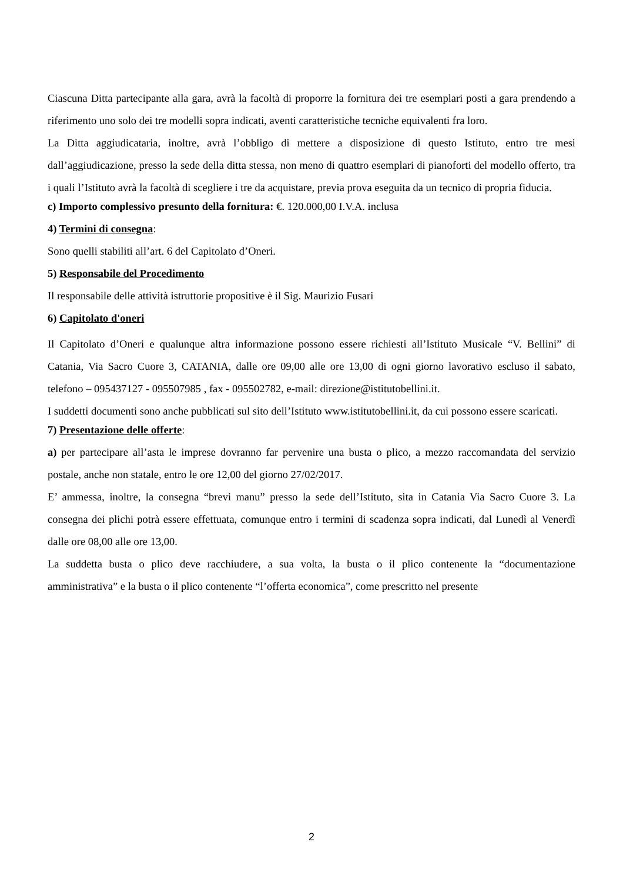Ciascuna Ditta partecipante alla gara, avrà la facoltà di proporre la fornitura dei tre esemplari posti a gara prendendo a riferimento uno solo dei tre modelli sopra indicati, aventi caratteristiche tecniche equivalenti fra loro.
La Ditta aggiudicataria, inoltre, avrà l’obbligo di mettere a disposizione di questo Istituto, entro tre mesi dall’aggiudicazione, presso la sede della ditta stessa, non meno di quattro esemplari di pianoforti del modello offerto, tra i quali l’Istituto avrà la facoltà di scegliere i tre da acquistare, previa prova eseguita da un tecnico di propria fiducia.
c) Importo complessivo presunto della fornitura: €. 120.000,00 I.V.A. inclusa
4) Termini di consegna:
Sono quelli stabiliti all’art. 6 del Capitolato d’Oneri.
5) Responsabile del Procedimento
Il responsabile delle attività istruttorie propositive è il Sig. Maurizio Fusari
6) Capitolato d'oneri
Il Capitolato d’Oneri e qualunque altra informazione possono essere richiesti all’Istituto Musicale “V. Bellini” di Catania, Via Sacro Cuore 3, CATANIA, dalle ore 09,00 alle ore 13,00 di ogni giorno lavorativo escluso il sabato, telefono – 095437127 - 095507985 , fax - 095502782, e-mail: direzione@istitutobellini.it.
I suddetti documenti sono anche pubblicati sul sito dell’Istituto www.istitutobellini.it, da cui possono essere scaricati.
7) Presentazione delle offerte:
a) per partecipare all’asta le imprese dovranno far pervenire una busta o plico, a mezzo raccomandata del servizio postale, anche non statale, entro le ore 12,00 del giorno 27/02/2017.
E’ ammessa, inoltre, la consegna “brevi manu” presso la sede dell’Istituto, sita in Catania Via Sacro Cuore 3. La consegna dei plichi potrà essere effettuata, comunque entro i termini di scadenza sopra indicati, dal Lunedì al Venerdì dalle ore 08,00 alle ore 13,00.
La suddetta busta o plico deve racchiudere, a sua volta, la busta o il plico contenente la “documentazione amministrativa” e la busta o il plico contenente “l’offerta economica”, come prescritto nel presente
2